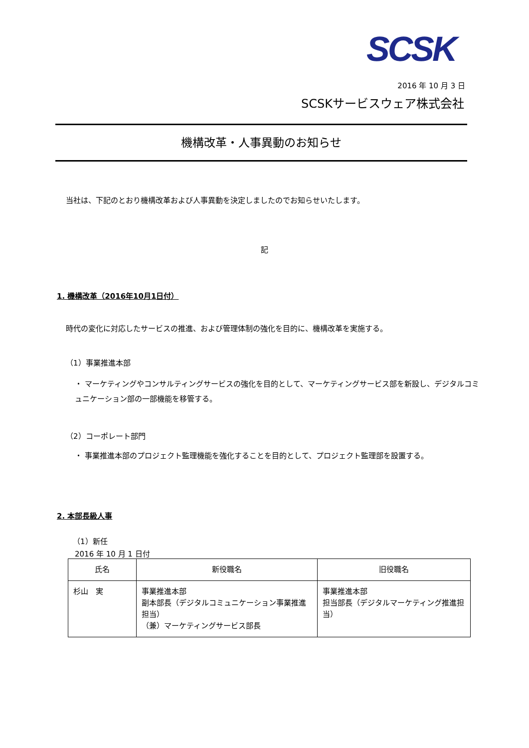SCSK
2016 年 10 月 3 日
SCSKサービスウェア株式会社
機構改革・人事異動のお知らせ
当社は、下記のとおり機構改革および人事異動を決定しましたのでお知らせいたします。
記
1. 機構改革（2016年10月1日付）
時代の変化に対応したサービスの推進、および管理体制の強化を目的に、機構改革を実施する。
（1）事業推進本部
・ マーケティングやコンサルティングサービスの強化を目的として、マーケティングサービス部を新設し、デジタルコミュニケーション部の一部機能を移管する。
（2）コーポレート部門
・ 事業推進本部のプロジェクト監理機能を強化することを目的として、プロジェクト監理部を設置する。
2. 本部長級人事
（1）新任
2016 年 10 月 1 日付
| 氏名 | 新役職名 | 旧役職名 |
| --- | --- | --- |
| 杉山 実 | 事業推進本部 副本部長（デジタルコミュニケーション事業推進担当） （兼）マーケティングサービス部長 | 事業推進本部 担当部長（デジタルマーケティング推進担当） |